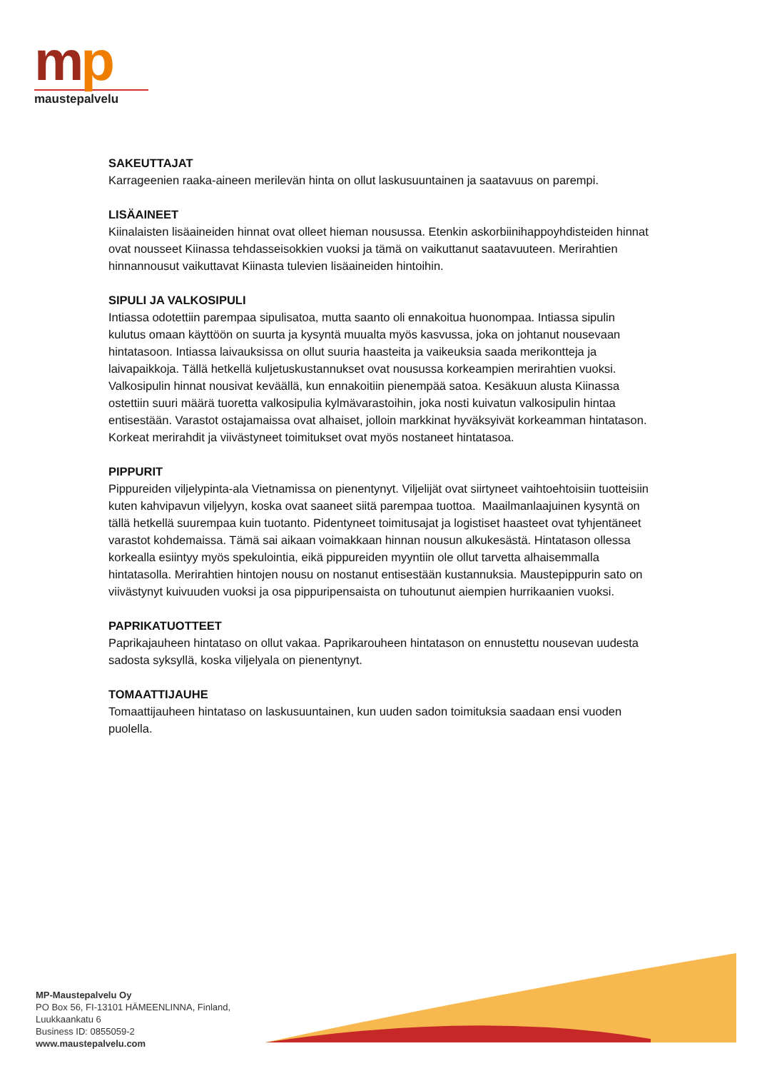mp
maustepalvelu
SAKEUTTAJAT
Karrageenien raaka-aineen merilevän hinta on ollut laskusuuntainen ja saatavuus on parempi.
LISÄAINEET
Kiinalaisten lisäaineiden hinnat ovat olleet hieman nousussa. Etenkin askorbiinihappoyhdisteiden hinnat ovat nousseet Kiinassa tehdasseisokkien vuoksi ja tämä on vaikuttanut saatavuuteen. Merirahtien hinnannousut vaikuttavat Kiinasta tulevien lisäaineiden hintoihin.
SIPULI JA VALKOSIPULI
Intiassa odotettiin parempaa sipulisatoa, mutta saanto oli ennakoitua huonompaa. Intiassa sipulin kulutus omaan käyttöön on suurta ja kysyntä muualta myös kasvussa, joka on johtanut nousevaan hintatasoon. Intiassa laivauksissa on ollut suuria haasteita ja vaikeuksia saada merikontteja ja laivapaikkoja. Tällä hetkellä kuljetuskustannukset ovat nousussa korkeampien merirahtien vuoksi.
Valkosipulin hinnat nousivat keväällä, kun ennakoitiin pienempää satoa. Kesäkuun alusta Kiinassa ostettiin suuri määrä tuoretta valkosipulia kylmävarastoihin, joka nosti kuivatun valkosipulin hintaa entisestään. Varastot ostajamaissa ovat alhaiset, jolloin markkinat hyväksyivät korkeamman hintatason. Korkeat merirahdit ja viivästyneet toimitukset ovat myös nostaneet hintatasoa.
PIPPURIT
Pippureiden viljelypinta-ala Vietnamissa on pienentynyt. Viljelijät ovat siirtyneet vaihtoehtoisiin tuotteisiin kuten kahvipavun viljelyyn, koska ovat saaneet siitä parempaa tuottoa. Maailmanlaajuinen kysyntä on tällä hetkellä suurempaa kuin tuotanto. Pidentyneet toimitusajat ja logistiset haasteet ovat tyhjentäneet varastot kohdemaissa. Tämä sai aikaan voimakkaan hinnan nousun alkukesästä. Hintatason ollessa korkealla esiintyy myös spekulointia, eikä pippureiden myyntiin ole ollut tarvetta alhaisemmalla hintatasolla. Merirahtien hintojen nousu on nostanut entisestään kustannuksia. Maustepippurin sato on viivästynyt kuivuuden vuoksi ja osa pippuripensaista on tuhoutunut aiempien hurrikaanien vuoksi.
PAPRIKATUOTTEET
Paprikajauheen hintataso on ollut vakaa. Paprikarouheen hintatason on ennustettu nousevan uudesta sadosta syksyllä, koska viljelyala on pienentynyt.
TOMAATTIJAUHE
Tomaattijauheen hintataso on laskusuuntainen, kun uuden sadon toimituksia saadaan ensi vuoden puolella.
MP-Maustepalvelu Oy
PO Box 56, FI-13101 HÄMEENLINNA, Finland,
Luukkaankatu 6
Business ID: 0855059-2
www.maustepalvelu.com